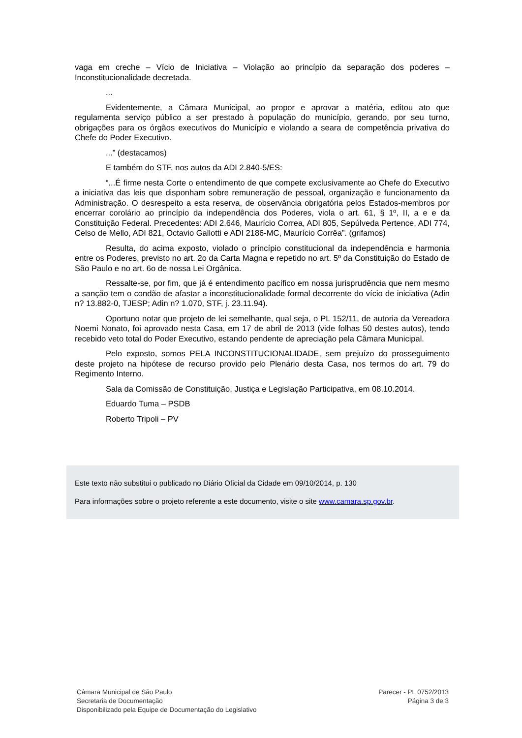vaga em creche – Vício de Iniciativa – Violação ao princípio da separação dos poderes – Inconstitucionalidade decretada.
...
Evidentemente, a Câmara Municipal, ao propor e aprovar a matéria, editou ato que regulamenta serviço público a ser prestado à população do município, gerando, por seu turno, obrigações para os órgãos executivos do Município e violando a seara de competência privativa do Chefe do Poder Executivo.
...” (destacamos)
E também do STF, nos autos da ADI 2.840-5/ES:
“...É firme nesta Corte o entendimento de que compete exclusivamente ao Chefe do Executivo a iniciativa das leis que disponham sobre remuneração de pessoal, organização e funcionamento da Administração. O desrespeito a esta reserva, de observância obrigatória pelos Estados-membros por encerrar corolário ao princípio da independência dos Poderes, viola o art. 61, § 1º, II, a e e da Constituição Federal. Precedentes: ADI 2.646, Maurício Correa, ADI 805, Sepúlveda Pertence, ADI 774, Celso de Mello, ADI 821, Octavio Gallotti e ADI 2186-MC, Maurício Corrêa”. (grifamos)
Resulta, do acima exposto, violado o princípio constitucional da independência e harmonia entre os Poderes, previsto no art. 2o da Carta Magna e repetido no art. 5º da Constituição do Estado de São Paulo e no art. 6o de nossa Lei Orgânica.
Ressalte-se, por fim, que já é entendimento pacífico em nossa jurisprudência que nem mesmo a sanção tem o condão de afastar a inconstitucionalidade formal decorrente do vício de iniciativa (Adin n? 13.882-0, TJESP; Adin n? 1.070, STF, j. 23.11.94).
Oportuno notar que projeto de lei semelhante, qual seja, o PL 152/11, de autoria da Vereadora Noemi Nonato, foi aprovado nesta Casa, em 17 de abril de 2013 (vide folhas 50 destes autos), tendo recebido veto total do Poder Executivo, estando pendente de apreciação pela Câmara Municipal.
Pelo exposto, somos PELA INCONSTITUCIONALIDADE, sem prejuízo do prosseguimento deste projeto na hipótese de recurso provido pelo Plenário desta Casa, nos termos do art. 79 do Regimento Interno.
Sala da Comissão de Constituição, Justiça e Legislação Participativa, em 08.10.2014.
Eduardo Tuma – PSDB
Roberto Tripoli – PV
Este texto não substitui o publicado no Diário Oficial da Cidade em 09/10/2014, p. 130
Para informações sobre o projeto referente a este documento, visite o site www.camara.sp.gov.br.
Câmara Municipal de São Paulo
Secretaria de Documentação
Disponibilizado pela Equipe de Documentação do Legislativo
Parecer - PL 0752/2013
Página 3 de 3